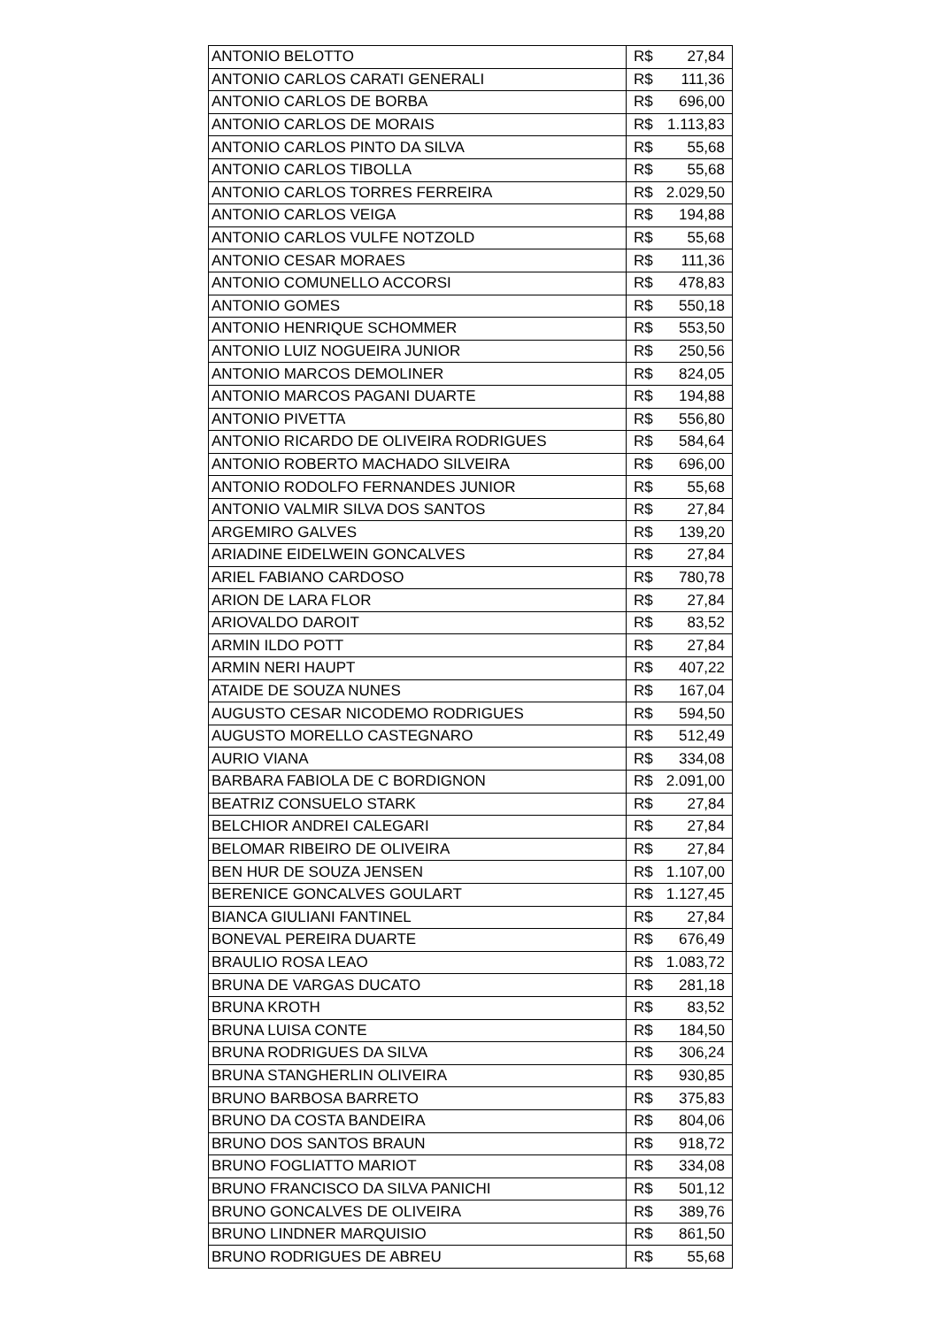| ANTONIO BELOTTO | R$ 27,84 |
| ANTONIO CARLOS CARATI GENERALI | R$ 111,36 |
| ANTONIO CARLOS DE BORBA | R$ 696,00 |
| ANTONIO CARLOS DE MORAIS | R$ 1.113,83 |
| ANTONIO CARLOS PINTO DA SILVA | R$ 55,68 |
| ANTONIO CARLOS TIBOLLA | R$ 55,68 |
| ANTONIO CARLOS TORRES FERREIRA | R$ 2.029,50 |
| ANTONIO CARLOS VEIGA | R$ 194,88 |
| ANTONIO CARLOS VULFE NOTZOLD | R$ 55,68 |
| ANTONIO CESAR MORAES | R$ 111,36 |
| ANTONIO COMUNELLO ACCORSI | R$ 478,83 |
| ANTONIO GOMES | R$ 550,18 |
| ANTONIO HENRIQUE SCHOMMER | R$ 553,50 |
| ANTONIO LUIZ NOGUEIRA JUNIOR | R$ 250,56 |
| ANTONIO MARCOS DEMOLINER | R$ 824,05 |
| ANTONIO MARCOS PAGANI DUARTE | R$ 194,88 |
| ANTONIO PIVETTA | R$ 556,80 |
| ANTONIO RICARDO DE OLIVEIRA RODRIGUES | R$ 584,64 |
| ANTONIO ROBERTO MACHADO SILVEIRA | R$ 696,00 |
| ANTONIO RODOLFO FERNANDES JUNIOR | R$ 55,68 |
| ANTONIO VALMIR SILVA DOS SANTOS | R$ 27,84 |
| ARGEMIRO GALVES | R$ 139,20 |
| ARIADINE EIDELWEIN GONCALVES | R$ 27,84 |
| ARIEL FABIANO CARDOSO | R$ 780,78 |
| ARION DE LARA FLOR | R$ 27,84 |
| ARIOVALDO DAROIT | R$ 83,52 |
| ARMIN ILDO POTT | R$ 27,84 |
| ARMIN NERI HAUPT | R$ 407,22 |
| ATAIDE DE SOUZA NUNES | R$ 167,04 |
| AUGUSTO CESAR NICODEMO RODRIGUES | R$ 594,50 |
| AUGUSTO MORELLO CASTEGNARO | R$ 512,49 |
| AURIO VIANA | R$ 334,08 |
| BARBARA FABIOLA DE C BORDIGNON | R$ 2.091,00 |
| BEATRIZ CONSUELO STARK | R$ 27,84 |
| BELCHIOR ANDREI CALEGARI | R$ 27,84 |
| BELOMAR RIBEIRO DE OLIVEIRA | R$ 27,84 |
| BEN HUR DE SOUZA JENSEN | R$ 1.107,00 |
| BERENICE GONCALVES GOULART | R$ 1.127,45 |
| BIANCA GIULIANI FANTINEL | R$ 27,84 |
| BONEVAL PEREIRA DUARTE | R$ 676,49 |
| BRAULIO ROSA LEAO | R$ 1.083,72 |
| BRUNA DE VARGAS DUCATO | R$ 281,18 |
| BRUNA KROTH | R$ 83,52 |
| BRUNA LUISA CONTE | R$ 184,50 |
| BRUNA RODRIGUES DA SILVA | R$ 306,24 |
| BRUNA STANGHERLIN OLIVEIRA | R$ 930,85 |
| BRUNO BARBOSA BARRETO | R$ 375,83 |
| BRUNO DA COSTA BANDEIRA | R$ 804,06 |
| BRUNO DOS SANTOS BRAUN | R$ 918,72 |
| BRUNO FOGLIATTO MARIOT | R$ 334,08 |
| BRUNO FRANCISCO DA SILVA PANICHI | R$ 501,12 |
| BRUNO GONCALVES DE OLIVEIRA | R$ 389,76 |
| BRUNO LINDNER MARQUISIO | R$ 861,50 |
| BRUNO RODRIGUES DE ABREU | R$ 55,68 |